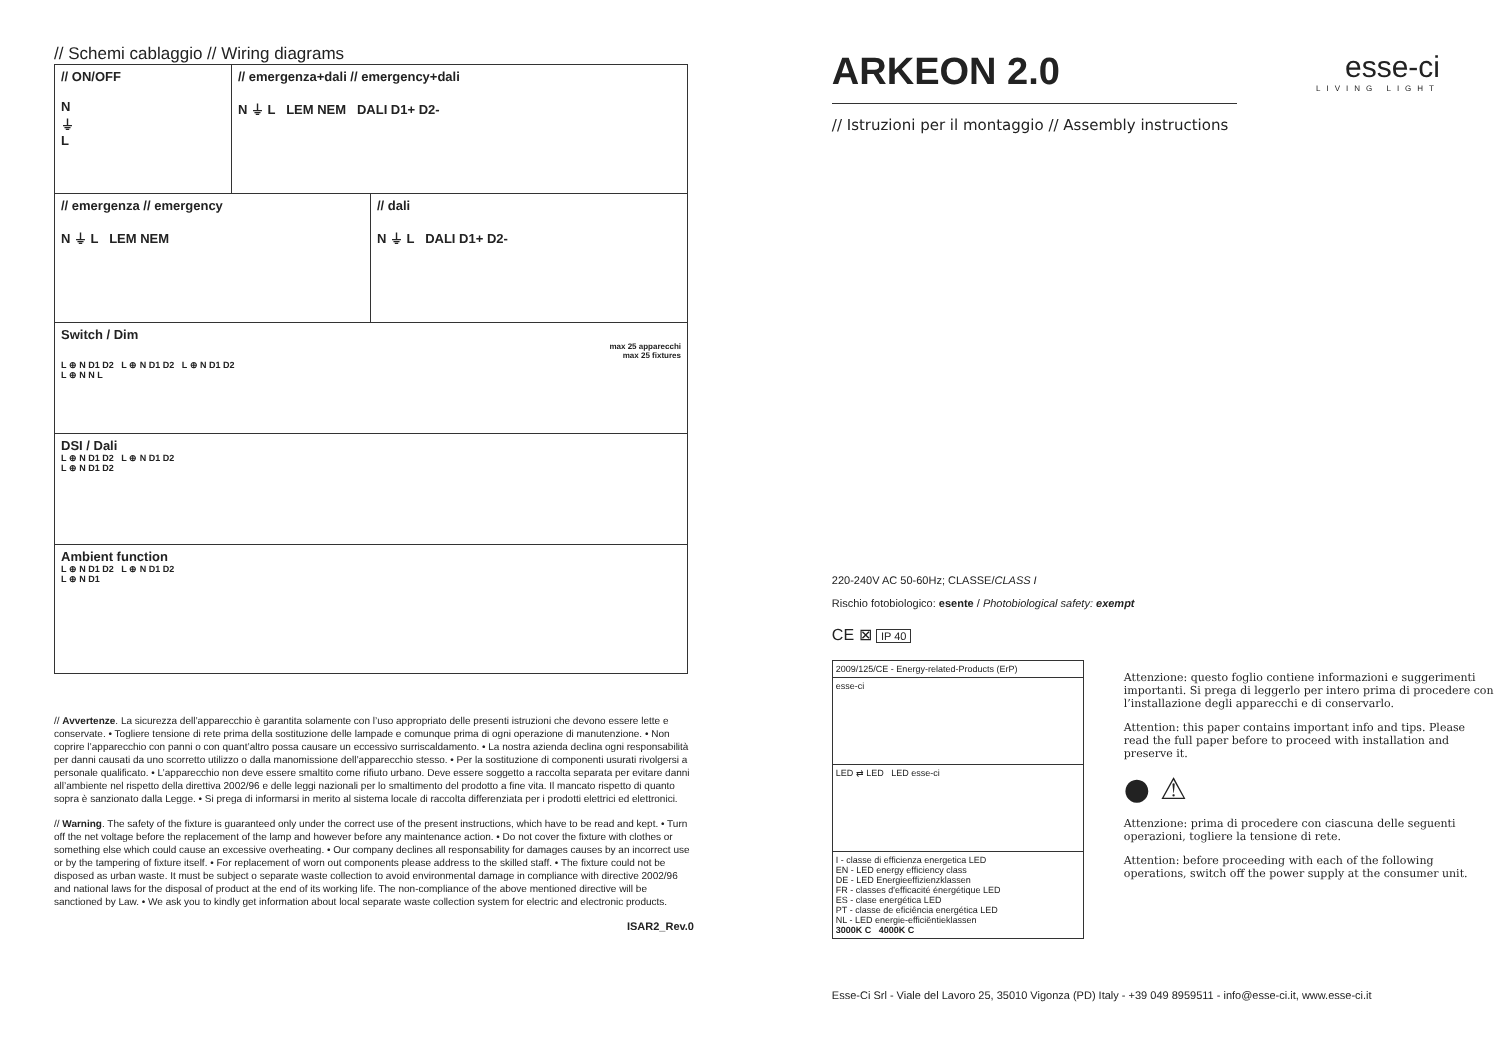// Schemi cablaggio // Wiring diagrams
// ON/OFF
N
⏚
L
// emergenza+dali // emergency+dali
N ⏚ L LEM NEM DALI D1+ D2-
// emergenza // emergency
N ⏚ L LEM NEM
// dali
N ⏚ L DALI D1+ D2-
Switch / Dim
max 25 apparecchi
max 25 fixtures
L ⊕ N D1 D2 L ⊕ N D1 D2 L ⊕ N D1 D2
L ⊕ N N L
DSI / Dali
L ⊕ N D1 D2 L ⊕ N D1 D2
L ⊕ N D1 D2
Ambient function
L ⊕ N D1 D2 L ⊕ N D1 D2
L ⊕ N D1
// Avvertenze. La sicurezza dell’apparecchio è garantita solamente con l’uso appropriato delle presenti istruzioni che devono essere lette e conservate. • Togliere tensione di rete prima della sostituzione delle lampade e comunque prima di ogni operazione di manutenzione. • Non coprire l’apparecchio con panni o con quant’altro possa causare un eccessivo surriscaldamento. • La nostra azienda declina ogni responsabilità per danni causati da uno scorretto utilizzo o dalla manomissione dell’apparecchio stesso. • Per la sostituzione di componenti usurati rivolgersi a personale qualificato. • L’apparecchio non deve essere smaltito come rifiuto urbano. Deve essere soggetto a raccolta separata per evitare danni all’ambiente nel rispetto della direttiva 2002/96 e delle leggi nazionali per lo smaltimento del prodotto a fine vita. Il mancato rispetto di quanto sopra è sanzionato dalla Legge. • Si prega di informarsi in merito al sistema locale di raccolta differenziata per i prodotti elettrici ed elettronici.
// Warning. The safety of the fixture is guaranteed only under the correct use of the present instructions, which have to be read and kept. • Turn off the net voltage before the replacement of the lamp and however before any maintenance action. • Do not cover the fixture with clothes or something else which could cause an excessive overheating. • Our company declines all responsability for damages causes by an incorrect use or by the tampering of fixture itself. • For replacement of worn out components please address to the skilled staff. • The fixture could not be disposed as urban waste. It must be subject o separate waste collection to avoid environmental damage in compliance with directive 2002/96 and national laws for the disposal of product at the end of its working life. The non-compliance of the above mentioned directive will be sanctioned by Law. • We ask you to kindly get information about local separate waste collection system for electric and electronic products.
ISAR2_Rev.0
esse-ci
LIVING LIGHT
ARKEON 2.0
// Istruzioni per il montaggio // Assembly instructions
220-240V AC 50-60Hz; CLASSE/CLASS I
Rischio fotobiologico: esente / Photobiological safety: exempt
CE ⊠ IP 40
2009/125/CE - Energy-related-Products (ErP)
esse-ci
LED ⇄ LED LED esse-ci
I - classe di efficienza energetica LED
EN - LED energy efficiency class
DE - LED Energieeffizienzklassen
FR - classes d'efficacité énergétique LED
ES - clase energética LED
PT - classe de eficiência energética LED
NL - LED energie-efficiëntieklassen
3000K C 4000K C
Attenzione: questo foglio contiene informazioni e suggerimenti importanti. Si prega di leggerlo per intero prima di procedere con l’installazione degli apparecchi e di conservarlo.
Attention: this paper contains important info and tips. Please read the full paper before to proceed with installation and preserve it.
● ⚠
Attenzione: prima di procedere con ciascuna delle seguenti operazioni, togliere la tensione di rete.
Attention: before proceeding with each of the following operations, switch off the power supply at the consumer unit.
Esse-Ci Srl - Viale del Lavoro 25, 35010 Vigonza (PD) Italy - +39 049 8959511 - info@esse-ci.it, www.esse-ci.it